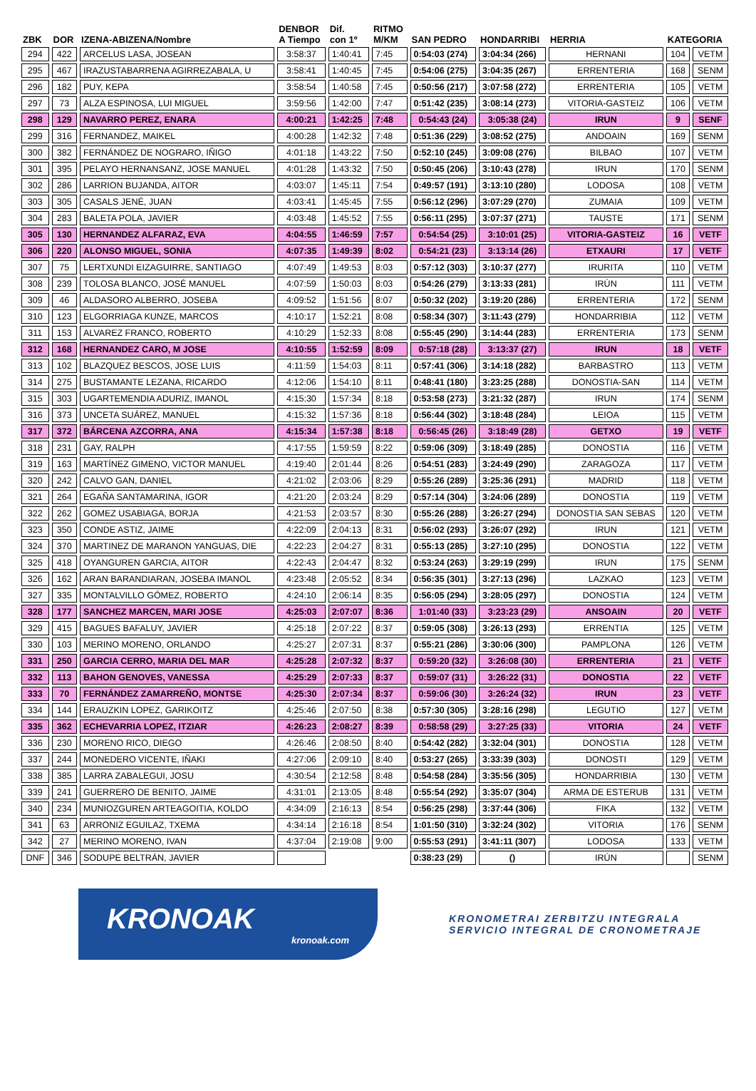| ZBK | DOR | IZENA-ABIZENA/Nombre | DENBOR A Tiempo | Dif. con 1º | RITMO M/KM | SAN PEDRO | HONDARRIBI | HERRIA | KATEGORIA | |
| --- | --- | --- | --- | --- | --- | --- | --- | --- | --- | --- |
| 294 | 422 | ARCELUS LASA, JOSEAN | 3:58:37 | 1:40:41 | 7:45 | 0:54:03 (274) | 3:04:34 (266) | HERNANI | 104 | VETM |
| 295 | 467 | IRAZUSTABARRENA AGIRREZABALA, U | 3:58:41 | 1:40:45 | 7:45 | 0:54:06 (275) | 3:04:35 (267) | ERRENTERIA | 168 | SENM |
| 296 | 182 | PUY, KEPA | 3:58:54 | 1:40:58 | 7:45 | 0:50:56 (217) | 3:07:58 (272) | ERRENTERIA | 105 | VETM |
| 297 | 73 | ALZA ESPINOSA, LUI MIGUEL | 3:59:56 | 1:42:00 | 7:47 | 0:51:42 (235) | 3:08:14 (273) | VITORIA-GASTEIZ | 106 | VETM |
| 298 | 129 | NAVARRO PEREZ, ENARA | 4:00:21 | 1:42:25 | 7:48 | 0:54:43 (24) | 3:05:38 (24) | IRUN | 9 | SENF |
| 299 | 316 | FERNANDEZ, MAIKEL | 4:00:28 | 1:42:32 | 7:48 | 0:51:36 (229) | 3:08:52 (275) | ANDOAIN | 169 | SENM |
| 300 | 382 | FERNÁNDEZ DE NOGRARO, IÑIGO | 4:01:18 | 1:43:22 | 7:50 | 0:52:10 (245) | 3:09:08 (276) | BILBAO | 107 | VETM |
| 301 | 395 | PELAYO HERNANSANZ, JOSE MANUEL | 4:01:28 | 1:43:32 | 7:50 | 0:50:45 (206) | 3:10:43 (278) | IRUN | 170 | SENM |
| 302 | 286 | LARRION BUJANDA, AITOR | 4:03:07 | 1:45:11 | 7:54 | 0:49:57 (191) | 3:13:10 (280) | LODOSA | 108 | VETM |
| 303 | 305 | CASALS JENÉ, JUAN | 4:03:41 | 1:45:45 | 7:55 | 0:56:12 (296) | 3:07:29 (270) | ZUMAIA | 109 | VETM |
| 304 | 283 | BALETA POLA, JAVIER | 4:03:48 | 1:45:52 | 7:55 | 0:56:11 (295) | 3:07:37 (271) | TAUSTE | 171 | SENM |
| 305 | 130 | HERNANDEZ ALFARAZ, EVA | 4:04:55 | 1:46:59 | 7:57 | 0:54:54 (25) | 3:10:01 (25) | VITORIA-GASTEIZ | 16 | VETF |
| 306 | 220 | ALONSO MIGUEL, SONIA | 4:07:35 | 1:49:39 | 8:02 | 0:54:21 (23) | 3:13:14 (26) | ETXAURI | 17 | VETF |
| 307 | 75 | LERTXUNDI EIZAGUIRRE, SANTIAGO | 4:07:49 | 1:49:53 | 8:03 | 0:57:12 (303) | 3:10:37 (277) | IRURITA | 110 | VETM |
| 308 | 239 | TOLOSA BLANCO, JOSÉ MANUEL | 4:07:59 | 1:50:03 | 8:03 | 0:54:26 (279) | 3:13:33 (281) | IRÚN | 111 | VETM |
| 309 | 46 | ALDASORO ALBERRO, JOSEBA | 4:09:52 | 1:51:56 | 8:07 | 0:50:32 (202) | 3:19:20 (286) | ERRENTERIA | 172 | SENM |
| 310 | 123 | ELGORRIAGA KUNZE, MARCOS | 4:10:17 | 1:52:21 | 8:08 | 0:58:34 (307) | 3:11:43 (279) | HONDARRIBIA | 112 | VETM |
| 311 | 153 | ALVAREZ FRANCO, ROBERTO | 4:10:29 | 1:52:33 | 8:08 | 0:55:45 (290) | 3:14:44 (283) | ERRENTERIA | 173 | SENM |
| 312 | 168 | HERNANDEZ CARO, M JOSE | 4:10:55 | 1:52:59 | 8:09 | 0:57:18 (28) | 3:13:37 (27) | IRUN | 18 | VETF |
| 313 | 102 | BLAZQUEZ BESCOS, JOSE LUIS | 4:11:59 | 1:54:03 | 8:11 | 0:57:41 (306) | 3:14:18 (282) | BARBASTRO | 113 | VETM |
| 314 | 275 | BUSTAMANTE LEZANA, RICARDO | 4:12:06 | 1:54:10 | 8:11 | 0:48:41 (180) | 3:23:25 (288) | DONOSTIA-SAN | 114 | VETM |
| 315 | 303 | UGARTEMENDIA ADURIZ, IMANOL | 4:15:30 | 1:57:34 | 8:18 | 0:53:58 (273) | 3:21:32 (287) | IRUN | 174 | SENM |
| 316 | 373 | UNCETA SUÁREZ, MANUEL | 4:15:32 | 1:57:36 | 8:18 | 0:56:44 (302) | 3:18:48 (284) | LEIOA | 115 | VETM |
| 317 | 372 | BÁRCENA AZCORRA, ANA | 4:15:34 | 1:57:38 | 8:18 | 0:56:45 (26) | 3:18:49 (28) | GETXO | 19 | VETF |
| 318 | 231 | GAY, RALPH | 4:17:55 | 1:59:59 | 8:22 | 0:59:06 (309) | 3:18:49 (285) | DONOSTIA | 116 | VETM |
| 319 | 163 | MARTÍNEZ GIMENO, VICTOR MANUEL | 4:19:40 | 2:01:44 | 8:26 | 0:54:51 (283) | 3:24:49 (290) | ZARAGOZA | 117 | VETM |
| 320 | 242 | CALVO GAN, DANIEL | 4:21:02 | 2:03:06 | 8:29 | 0:55:26 (289) | 3:25:36 (291) | MADRID | 118 | VETM |
| 321 | 264 | EGAÑA SANTAMARINA, IGOR | 4:21:20 | 2:03:24 | 8:29 | 0:57:14 (304) | 3:24:06 (289) | DONOSTIA | 119 | VETM |
| 322 | 262 | GOMEZ USABIAGA, BORJA | 4:21:53 | 2:03:57 | 8:30 | 0:55:26 (288) | 3:26:27 (294) | DONOSTIA SAN SEBAS | 120 | VETM |
| 323 | 350 | CONDE ASTIZ, JAIME | 4:22:09 | 2:04:13 | 8:31 | 0:56:02 (293) | 3:26:07 (292) | IRUN | 121 | VETM |
| 324 | 370 | MARTINEZ DE MARANON YANGUAS, DIE | 4:22:23 | 2:04:27 | 8:31 | 0:55:13 (285) | 3:27:10 (295) | DONOSTIA | 122 | VETM |
| 325 | 418 | OYANGUREN GARCIA, AITOR | 4:22:43 | 2:04:47 | 8:32 | 0:53:24 (263) | 3:29:19 (299) | IRUN | 175 | SENM |
| 326 | 162 | ARAN BARANDIARAN, JOSEBA IMANOL | 4:23:48 | 2:05:52 | 8:34 | 0:56:35 (301) | 3:27:13 (296) | LAZKAO | 123 | VETM |
| 327 | 335 | MONTALVILLO GÓMEZ, ROBERTO | 4:24:10 | 2:06:14 | 8:35 | 0:56:05 (294) | 3:28:05 (297) | DONOSTIA | 124 | VETM |
| 328 | 177 | SANCHEZ MARCEN, MARI JOSE | 4:25:03 | 2:07:07 | 8:36 | 1:01:40 (33) | 3:23:23 (29) | ANSOAIN | 20 | VETF |
| 329 | 415 | BAGUES BAFALUY, JAVIER | 4:25:18 | 2:07:22 | 8:37 | 0:59:05 (308) | 3:26:13 (293) | ERRENTIA | 125 | VETM |
| 330 | 103 | MERINO MORENO, ORLANDO | 4:25:27 | 2:07:31 | 8:37 | 0:55:21 (286) | 3:30:06 (300) | PAMPLONA | 126 | VETM |
| 331 | 250 | GARCIA CERRO, MARIA DEL MAR | 4:25:28 | 2:07:32 | 8:37 | 0:59:20 (32) | 3:26:08 (30) | ERRENTERIA | 21 | VETF |
| 332 | 113 | BAHON GENOVES, VANESSA | 4:25:29 | 2:07:33 | 8:37 | 0:59:07 (31) | 3:26:22 (31) | DONOSTIA | 22 | VETF |
| 333 | 70 | FERNÁNDEZ ZAMARREÑO, MONTSE | 4:25:30 | 2:07:34 | 8:37 | 0:59:06 (30) | 3:26:24 (32) | IRUN | 23 | VETF |
| 334 | 144 | ERAUZKIN LOPEZ, GARIKOITZ | 4:25:46 | 2:07:50 | 8:38 | 0:57:30 (305) | 3:28:16 (298) | LEGUTIO | 127 | VETM |
| 335 | 362 | ECHEVARRIA LOPEZ, ITZIAR | 4:26:23 | 2:08:27 | 8:39 | 0:58:58 (29) | 3:27:25 (33) | VITORIA | 24 | VETF |
| 336 | 230 | MORENO RICO, DIEGO | 4:26:46 | 2:08:50 | 8:40 | 0:54:42 (282) | 3:32:04 (301) | DONOSTIA | 128 | VETM |
| 337 | 244 | MONEDERO VICENTE, IÑAKI | 4:27:06 | 2:09:10 | 8:40 | 0:53:27 (265) | 3:33:39 (303) | DONOSTI | 129 | VETM |
| 338 | 385 | LARRA ZABALEGUI, JOSU | 4:30:54 | 2:12:58 | 8:48 | 0:54:58 (284) | 3:35:56 (305) | HONDARRIBIA | 130 | VETM |
| 339 | 241 | GUERRERO DE BENITO, JAIME | 4:31:01 | 2:13:05 | 8:48 | 0:55:54 (292) | 3:35:07 (304) | ARMA DE ESTERUB | 131 | VETM |
| 340 | 234 | MUNIOZGUREN ARTEAGOITIA, KOLDO | 4:34:09 | 2:16:13 | 8:54 | 0:56:25 (298) | 3:37:44 (306) | FIKA | 132 | VETM |
| 341 | 63 | ARRONIZ EGUILAZ, TXEMA | 4:34:14 | 2:16:18 | 8:54 | 1:01:50 (310) | 3:32:24 (302) | VITORIA | 176 | SENM |
| 342 | 27 | MERINO MORENO, IVAN | 4:37:04 | 2:19:08 | 9:00 | 0:55:53 (291) | 3:41:11 (307) | LODOSA | 133 | VETM |
| DNF | 346 | SODUPE BELTRÁN, JAVIER | | | | 0:38:23 (29) | () | IRÚN | | SENM |
KRONOAK
kronoak.com
KRONOMETRAI ZERBITZU INTEGRALA
SERVICIO INTEGRAL DE CRONOMETRAJE